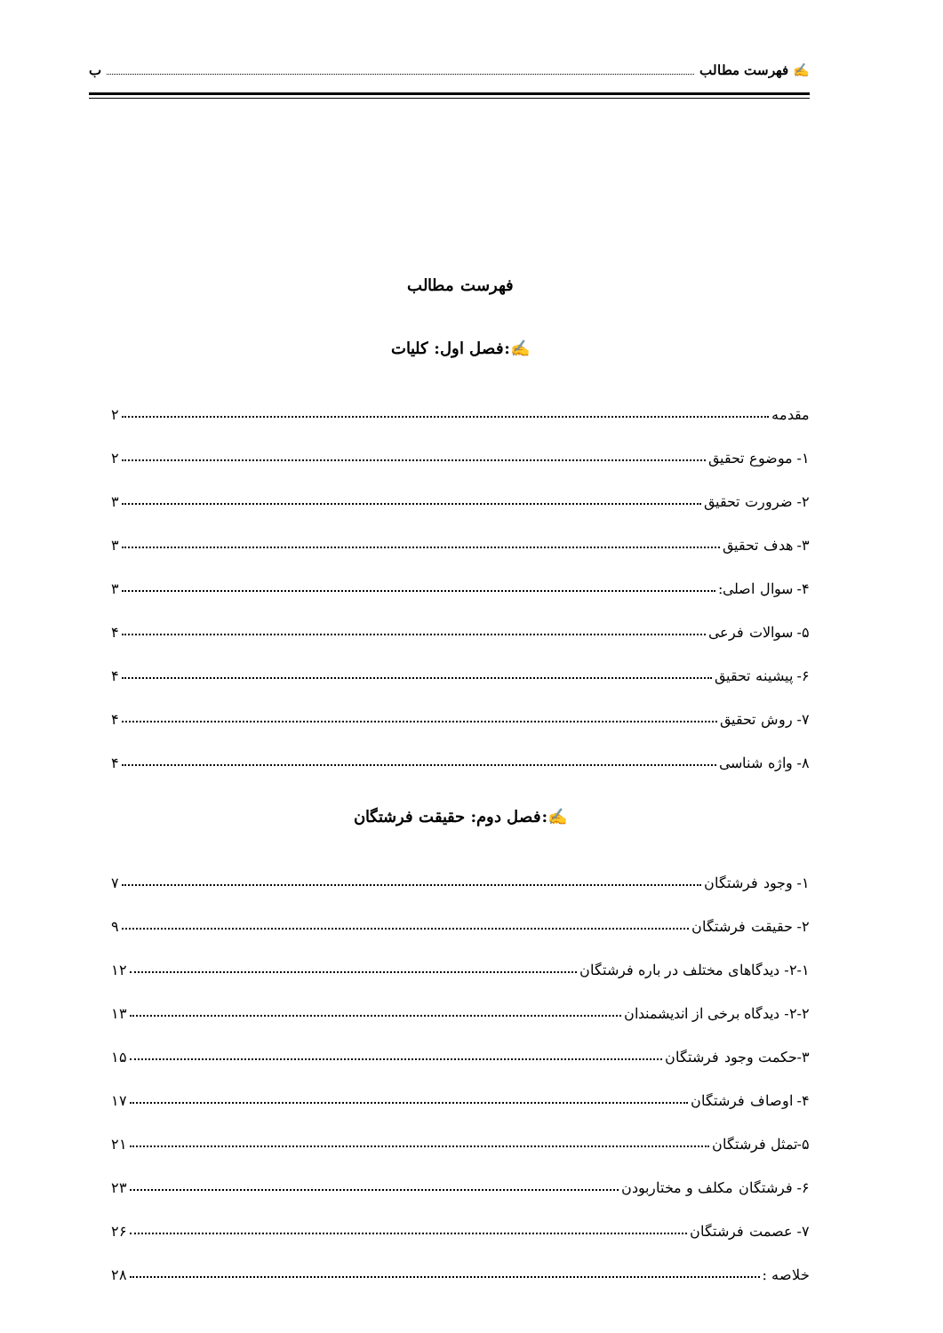✍ فهرست مطالب ب
فهرست مطالب
✍:فصل اول: کلیات
مقدمه ۲
۱- موضوع تحقیق ۲
۲- ضرورت تحقیق ۳
۳- هدف تحقیق ۳
۴- سوال اصلی: ۳
۵- سوالات فرعی ۴
۶- پیشینه تحقیق ۴
۷- روش تحقیق ۴
۸- واژه شناسی ۴
✍:فصل دوم: حقیقت فرشتگان
۱- وجود فرشتگان ۷
۲- حقیقت فرشتگان ۹
۲-۱- دیدگاهای مختلف در باره فرشتگان ۱۲
۲-۲- دیدگاه برخی از اندیشمندان ۱۳
۳-حکمت وجود فرشتگان ۱۵
۴- اوصاف فرشتگان ۱۷
۵-تمثل فرشتگان ۲۱
۶- فرشتگان مکلف و مختاربودن ۲۳
۷- عصمت فرشتگان ۲۶
خلاصه : ۲۸